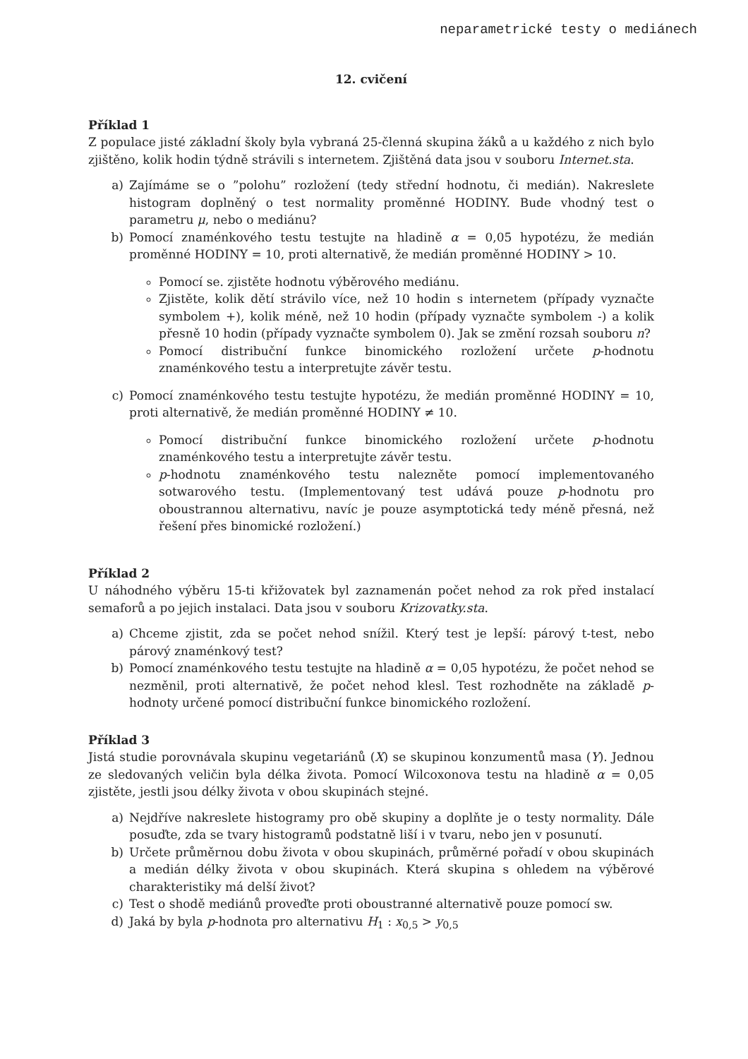neparametrické testy o mediánech
12. cvičení
Příklad 1
Z populace jisté základní školy byla vybraná 25-členná skupina žáků a u každého z nich bylo zjištěno, kolik hodin týdně strávili s internetem. Zjištěná data jsou v souboru Internet.sta.
a) Zajímáme se o ”polohu” rozložení (tedy střední hodnotu, či medián). Nakreslete histogram doplněný o test normality proměnné HODINY. Bude vhodný test o parametru μ, nebo o mediánu?
b) Pomocí znaménkového testu testujte na hladině α = 0,05 hypotézu, že medián proměnné HODINY = 10, proti alternativě, že medián proměnné HODINY > 10.
Pomocí se. zjistěte hodnotu výběrového mediánu.
Zjistěte, kolik dětí strávilo více, než 10 hodin s internetem (případy vyznačte symbolem +), kolik méně, než 10 hodin (případy vyznačte symbolem -) a kolik přesně 10 hodin (případy vyznačte symbolem 0). Jak se změní rozsah souboru n?
Pomocí distribuční funkce binomického rozložení určete p-hodnotu znaménkového testu a interpretujte závěr testu.
c) Pomocí znaménkového testu testujte hypotézu, že medián proměnné HODINY = 10, proti alternativě, že medián proměnné HODINY ≠ 10.
Pomocí distribuční funkce binomického rozložení určete p-hodnotu znaménkového testu a interpretujte závěr testu.
p-hodnotu znaménkového testu nalezněte pomocí implementovaného sotwarového testu. (Implementovaný test udává pouze p-hodnotu pro oboustrannou alternativu, navíc je pouze asymptotická tedy méně přesná, než řešení přes binomické rozložení.)
Příklad 2
U náhodného výběru 15-ti křižovatek byl zaznamenán počet nehod za rok před instalací semaforů a po jejich instalaci. Data jsou v souboru Krizovatky.sta.
a) Chceme zjistit, zda se počet nehod snížil. Který test je lepší: párový t-test, nebo párový znaménkový test?
b) Pomocí znaménkového testu testujte na hladině α = 0,05 hypotézu, že počet nehod se nezměnil, proti alternativě, že počet nehod klesl. Test rozhodněte na základě p-hodnoty určené pomocí distribuční funkce binomického rozložení.
Příklad 3
Jistá studie porovnávala skupinu vegetariánů (X) se skupinou konzumentů masa (Y). Jednou ze sledovaných veličin byla délka života. Pomocí Wilcoxonova testu na hladině α = 0,05 zjistěte, jestli jsou délky života v obou skupinách stejné.
a) Nejdříve nakreslete histogramy pro obě skupiny a doplňte je o testy normality. Dále posuďte, zda se tvary histogramů podstatně liší i v tvaru, nebo jen v posunutí.
b) Určete průměrnou dobu života v obou skupinách, průměrné pořadí v obou skupinách a medián délky života v obou skupinách. Která skupina s ohledem na výběrové charakteristiky má delší život?
c) Test o shodě mediánů proveďte proti oboustranné alternativě pouze pomocí sw.
d) Jaká by byla p-hodnota pro alternativu H<sub>1</sub> : x<sub>0,5</sub> > y<sub>0,5</sub>